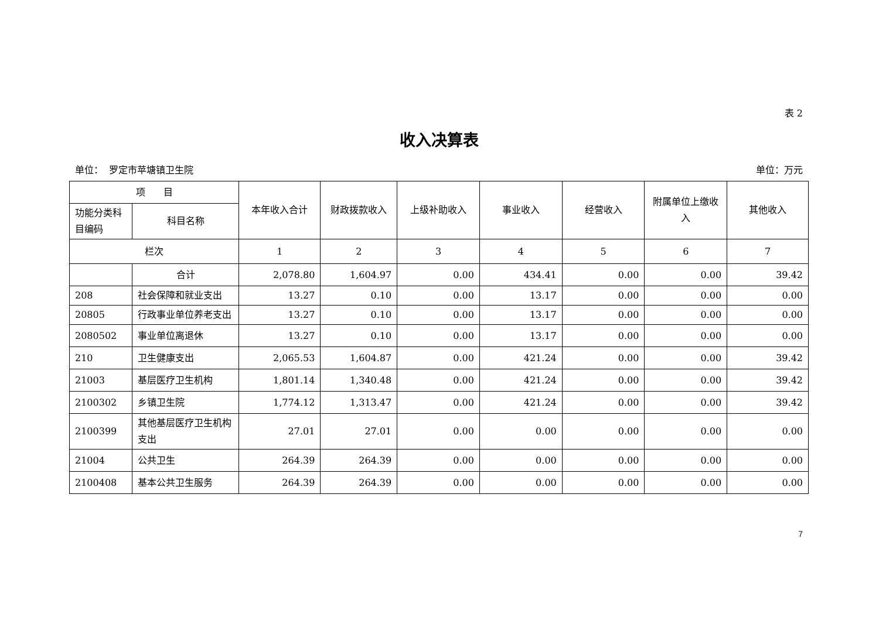表 2
收入决算表
单位： 罗定市苹塘镇卫生院 单位：万元
| 项 目 | | 本年收入合计 | 财政拨款收入 | 上级补助收入 | 事业收入 | 经营收入 | 附属单位上缴收入 | 其他收入 |
| --- | --- | --- | --- | --- | --- | --- | --- | --- |
| 功能分类科目编码 | 科目名称 | | | | | | | |
| 栏次 | | 1 | 2 | 3 | 4 | 5 | 6 | 7 |
| | 合计 | 2,078.80 | 1,604.97 | 0.00 | 434.41 | 0.00 | 0.00 | 39.42 |
| 208 | 社会保障和就业支出 | 13.27 | 0.10 | 0.00 | 13.17 | 0.00 | 0.00 | 0.00 |
| 20805 | 行政事业单位养老支出 | 13.27 | 0.10 | 0.00 | 13.17 | 0.00 | 0.00 | 0.00 |
| 2080502 | 事业单位离退休 | 13.27 | 0.10 | 0.00 | 13.17 | 0.00 | 0.00 | 0.00 |
| 210 | 卫生健康支出 | 2,065.53 | 1,604.87 | 0.00 | 421.24 | 0.00 | 0.00 | 39.42 |
| 21003 | 基层医疗卫生机构 | 1,801.14 | 1,340.48 | 0.00 | 421.24 | 0.00 | 0.00 | 39.42 |
| 2100302 | 乡镇卫生院 | 1,774.12 | 1,313.47 | 0.00 | 421.24 | 0.00 | 0.00 | 39.42 |
| 2100399 | 其他基层医疗卫生机构支出 | 27.01 | 27.01 | 0.00 | 0.00 | 0.00 | 0.00 | 0.00 |
| 21004 | 公共卫生 | 264.39 | 264.39 | 0.00 | 0.00 | 0.00 | 0.00 | 0.00 |
| 2100408 | 基本公共卫生服务 | 264.39 | 264.39 | 0.00 | 0.00 | 0.00 | 0.00 | 0.00 |
7